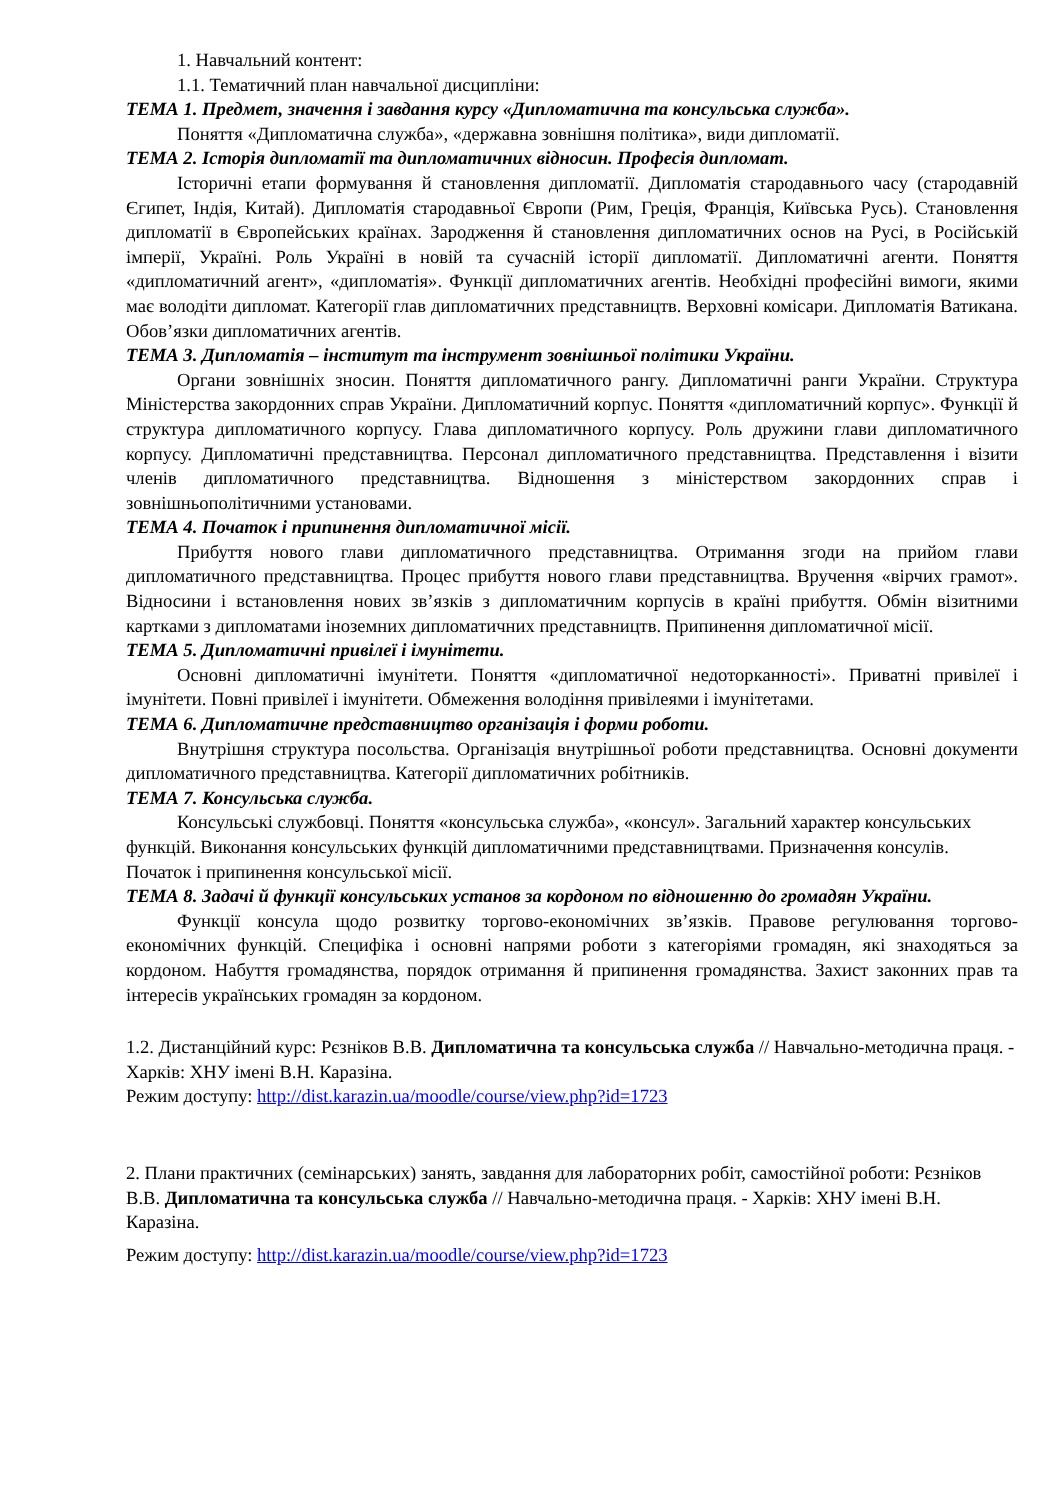1. Навчальний контент:
1.1. Тематичний план навчальної дисципліни:
ТЕМА 1. Предмет, значення і завдання курсу «Дипломатична та консульська служба».
Поняття «Дипломатична служба», «державна зовнішня політика», види дипломатії.
ТЕМА 2. Історія дипломатії та дипломатичних відносин. Професія дипломат.
Історичні етапи формування й становлення дипломатії. Дипломатія стародавнього часу (стародавній Єгипет, Індія, Китай). Дипломатія стародавньої Європи (Рим, Греція, Франція, Київська Русь). Становлення дипломатії в Європейських країнах. Зародження й становлення дипломатичних основ на Русі, в Російській імперії, Україні. Роль Україні в новій та сучасній історії дипломатії. Дипломатичні агенти. Поняття «дипломатичний агент», «дипломатія». Функції дипломатичних агентів. Необхідні професійні вимоги, якими має володіти дипломат. Категорії глав дипломатичних представництв. Верховні комісари. Дипломатія Ватикана. Обов’язки дипломатичних агентів.
ТЕМА 3. Дипломатія – інститут та інструмент зовнішньої політики України.
Органи зовнішніх зносин. Поняття дипломатичного рангу. Дипломатичні ранги України. Структура Міністерства закордонних справ України. Дипломатичний корпус. Поняття «дипломатичний корпус». Функції й структура дипломатичного корпусу. Глава дипломатичного корпусу. Роль дружини глави дипломатичного корпусу. Дипломатичні представництва. Персонал дипломатичного представництва. Представлення і візити членів дипломатичного представництва. Відношення з міністерством закордонних справ і зовнішньополітичними установами.
ТЕМА 4. Початок і припинення дипломатичної місії.
Прибуття нового глави дипломатичного представництва. Отримання згоди на прийом глави дипломатичного представництва. Процес прибуття нового глави представництва. Вручення «вірчих грамот». Відносини і встановлення нових зв’язків з дипломатичним корпусів в країні прибуття. Обмін візитними картками з дипломатами іноземних дипломатичних представництв. Припинення дипломатичної місії.
ТЕМА 5. Дипломатичні привілеї і імунітети.
Основні дипломатичні імунітети. Поняття «дипломатичної недоторканності». Приватні привілеї і імунітети. Повні привілеї і імунітети. Обмеження володіння привілеями і імунітетами.
ТЕМА 6. Дипломатичне представництво організація і форми роботи.
Внутрішня структура посольства. Організація внутрішньої роботи представництва. Основні документи дипломатичного представництва. Категорії дипломатичних робітників.
ТЕМА 7. Консульська служба.
Консульські службовці. Поняття «консульська служба», «консул». Загальний характер консульських функцій. Виконання консульських функцій дипломатичними представництвами. Призначення консулів. Початок і припинення консульської місії.
ТЕМА 8. Задачі й функції консульських установ за кордоном по відношенню до громадян України.
Функції консула щодо розвитку торгово-економічних зв’язків. Правове регулювання торгово-економічних функцій. Специфіка і основні напрями роботи з категоріями громадян, які знаходяться за кордоном. Набуття громадянства, порядок отримання й припинення громадянства. Захист законних прав та інтересів українських громадян за кордоном.
1.2. Дистанційний курс: Рєзніков В.В. Дипломатична та консульська служба // Навчально-методична праця. - Харків: ХНУ імені В.Н. Каразіна.
Режим доступу: http://dist.karazin.ua/moodle/course/view.php?id=1723
2. Плани практичних (семінарських) занять, завдання для лабораторних робіт, самостійної роботи: Рєзніков В.В. Дипломатична та консульська служба // Навчально-методична праця. - Харків: ХНУ імені В.Н. Каразіна.
Режим доступу: http://dist.karazin.ua/moodle/course/view.php?id=1723